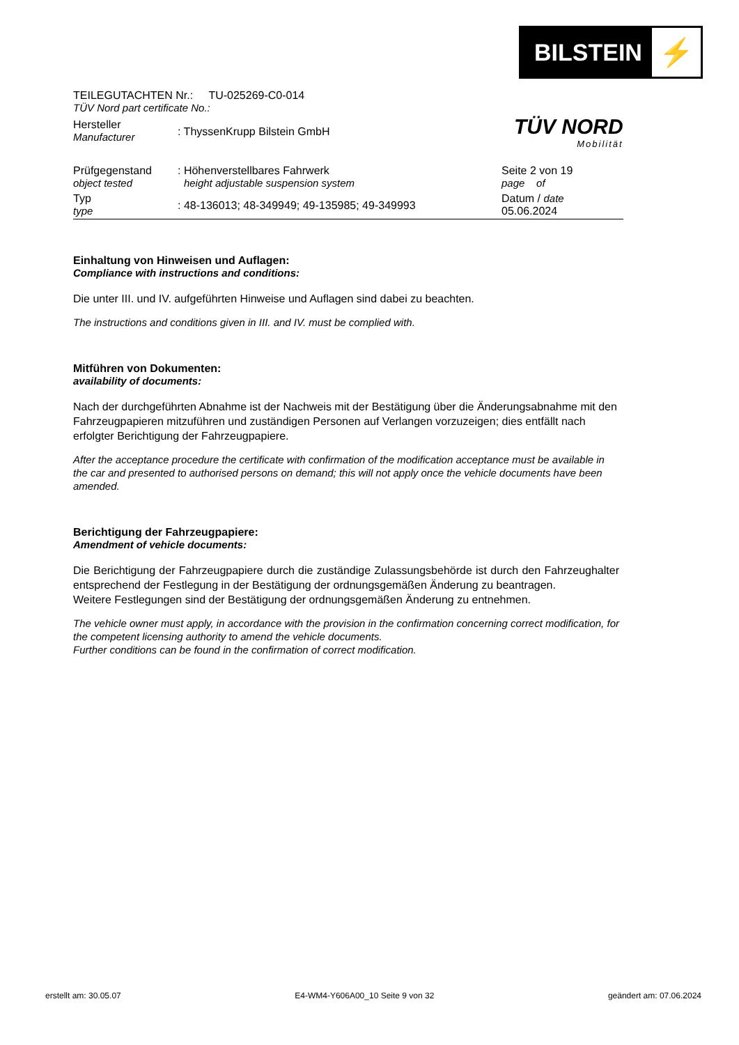BILSTEIN
⚡
TÜV NORD
Mobilität
TEILEGUTACHTEN Nr.: TU-025269-C0-014
TÜV Nord part certificate No.:
| Hersteller Manufacturer | : ThyssenKrupp Bilstein GmbH | |
| Prüfgegenstand object tested | : Höhenverstellbares Fahrwerk height adjustable suspension system | Seite 2 von 19 page of |
| Typ type | : 48-136013; 48-349949; 49-135985; 49-349993 | Datum / date 05.06.2024 |
Einhaltung von Hinweisen und Auflagen:
Compliance with instructions and conditions:
Die unter III. und IV. aufgeführten Hinweise und Auflagen sind dabei zu beachten.
The instructions and conditions given in III. and IV. must be complied with.
Mitführen von Dokumenten:
availability of documents:
Nach der durchgeführten Abnahme ist der Nachweis mit der Bestätigung über die Änderungsabnahme mit den Fahrzeugpapieren mitzuführen und zuständigen Personen auf Verlangen vorzuzeigen; dies entfällt nach erfolgter Berichtigung der Fahrzeugpapiere.
After the acceptance procedure the certificate with confirmation of the modification acceptance must be available in the car and presented to authorised persons on demand; this will not apply once the vehicle documents have been amended.
Berichtigung der Fahrzeugpapiere:
Amendment of vehicle documents:
Die Berichtigung der Fahrzeugpapiere durch die zuständige Zulassungsbehörde ist durch den Fahrzeughalter entsprechend der Festlegung in der Bestätigung der ordnungsgemäßen Änderung zu beantragen.
Weitere Festlegungen sind der Bestätigung der ordnungsgemäßen Änderung zu entnehmen.
The vehicle owner must apply, in accordance with the provision in the confirmation concerning correct modification, for the competent licensing authority to amend the vehicle documents.
Further conditions can be found in the confirmation of correct modification.
erstellt am: 30.05.07 E4-WM4-Y606A00_10 Seite 9 von 32 geändert am: 07.06.2024